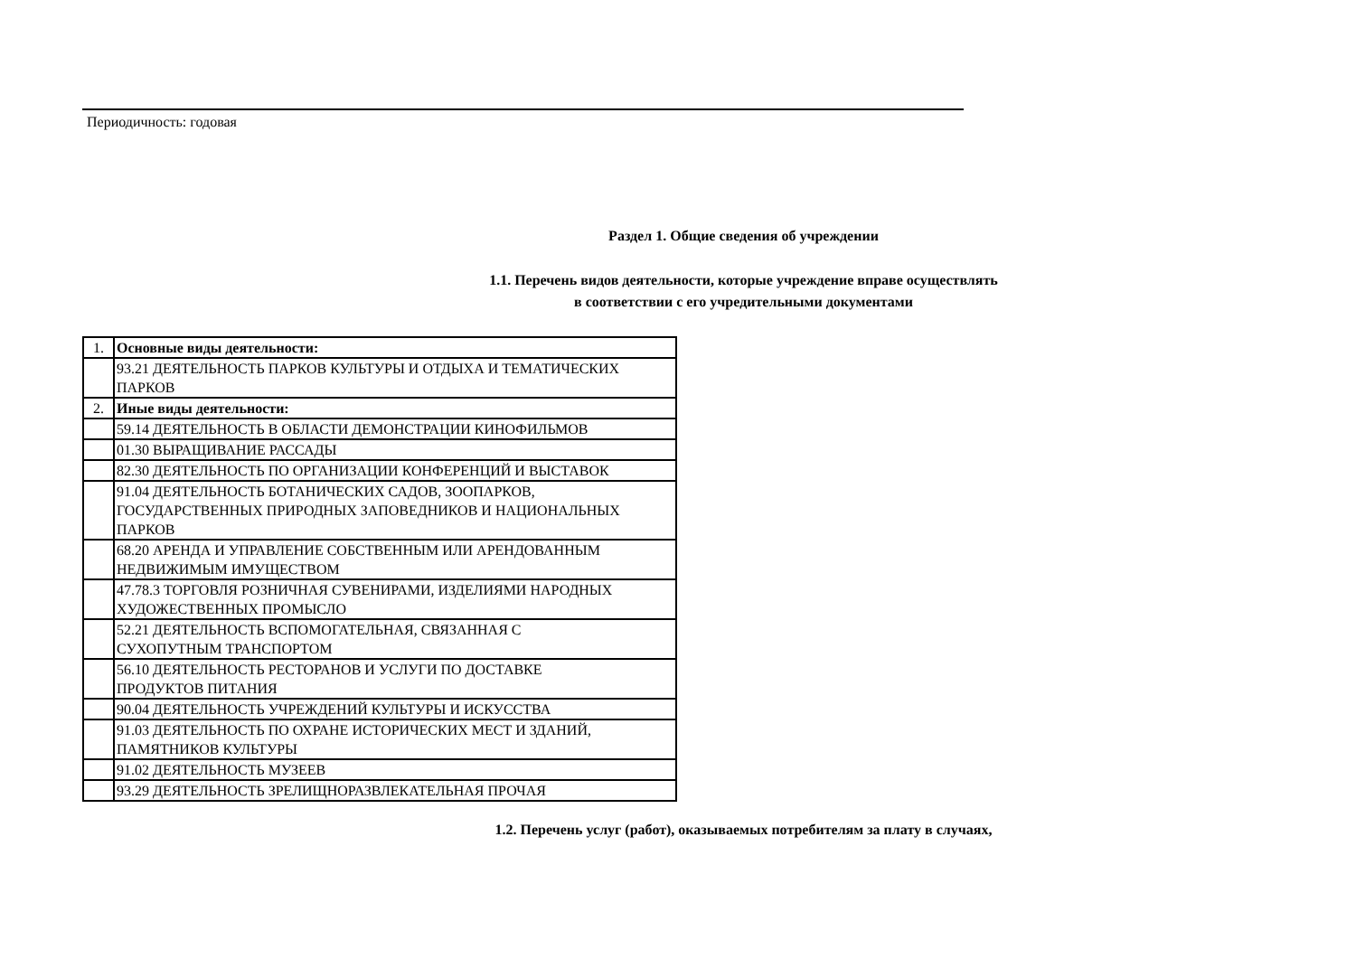Периодичность: годовая
Раздел 1. Общие сведения об учреждении
1.1. Перечень видов деятельности, которые учреждение вправе осуществлять
в соответствии с его учредительными документами
| 1. | Основные виды деятельности: |
| | 93.21 ДЕЯТЕЛЬНОСТЬ ПАРКОВ КУЛЬТУРЫ И ОТДЫХА И ТЕМАТИЧЕСКИХ ПАРКОВ |
| 2. | Иные виды деятельности: |
| | 59.14 ДЕЯТЕЛЬНОСТЬ В ОБЛАСТИ ДЕМОНСТРАЦИИ КИНОФИЛЬМОВ |
| | 01.30 ВЫРАЩИВАНИЕ РАССАДЫ |
| | 82.30 ДЕЯТЕЛЬНОСТЬ ПО ОРГАНИЗАЦИИ КОНФЕРЕНЦИЙ И ВЫСТАВОК |
| | 91.04 ДЕЯТЕЛЬНОСТЬ БОТАНИЧЕСКИХ САДОВ, ЗООПАРКОВ, ГОСУДАРСТВЕННЫХ ПРИРОДНЫХ ЗАПОВЕДНИКОВ И НАЦИОНАЛЬНЫХ ПАРКОВ |
| | 68.20 АРЕНДА И УПРАВЛЕНИЕ СОБСТВЕННЫМ ИЛИ АРЕНДОВАННЫМ НЕДВИЖИМЫМ ИМУЩЕСТВОМ |
| | 47.78.3 ТОРГОВЛЯ РОЗНИЧНАЯ СУВЕНИРАМИ, ИЗДЕЛИЯМИ НАРОДНЫХ ХУДОЖЕСТВЕННЫХ ПРОМЫСЛО |
| | 52.21 ДЕЯТЕЛЬНОСТЬ ВСПОМОГАТЕЛЬНАЯ, СВЯЗАННАЯ С СУХОПУТНЫМ ТРАНСПОРТОМ |
| | 56.10 ДЕЯТЕЛЬНОСТЬ РЕСТОРАНОВ И УСЛУГИ ПО ДОСТАВКЕ ПРОДУКТОВ ПИТАНИЯ |
| | 90.04 ДЕЯТЕЛЬНОСТЬ УЧРЕЖДЕНИЙ КУЛЬТУРЫ И ИСКУССТВА |
| | 91.03 ДЕЯТЕЛЬНОСТЬ ПО ОХРАНЕ ИСТОРИЧЕСКИХ МЕСТ И ЗДАНИЙ, ПАМЯТНИКОВ КУЛЬТУРЫ |
| | 91.02 ДЕЯТЕЛЬНОСТЬ МУЗЕЕВ |
| | 93.29 ДЕЯТЕЛЬНОСТЬ ЗРЕЛИЩНОРАЗВЛЕКАТЕЛЬНАЯ ПРОЧАЯ |
1.2. Перечень услуг (работ), оказываемых потребителям за плату в случаях,